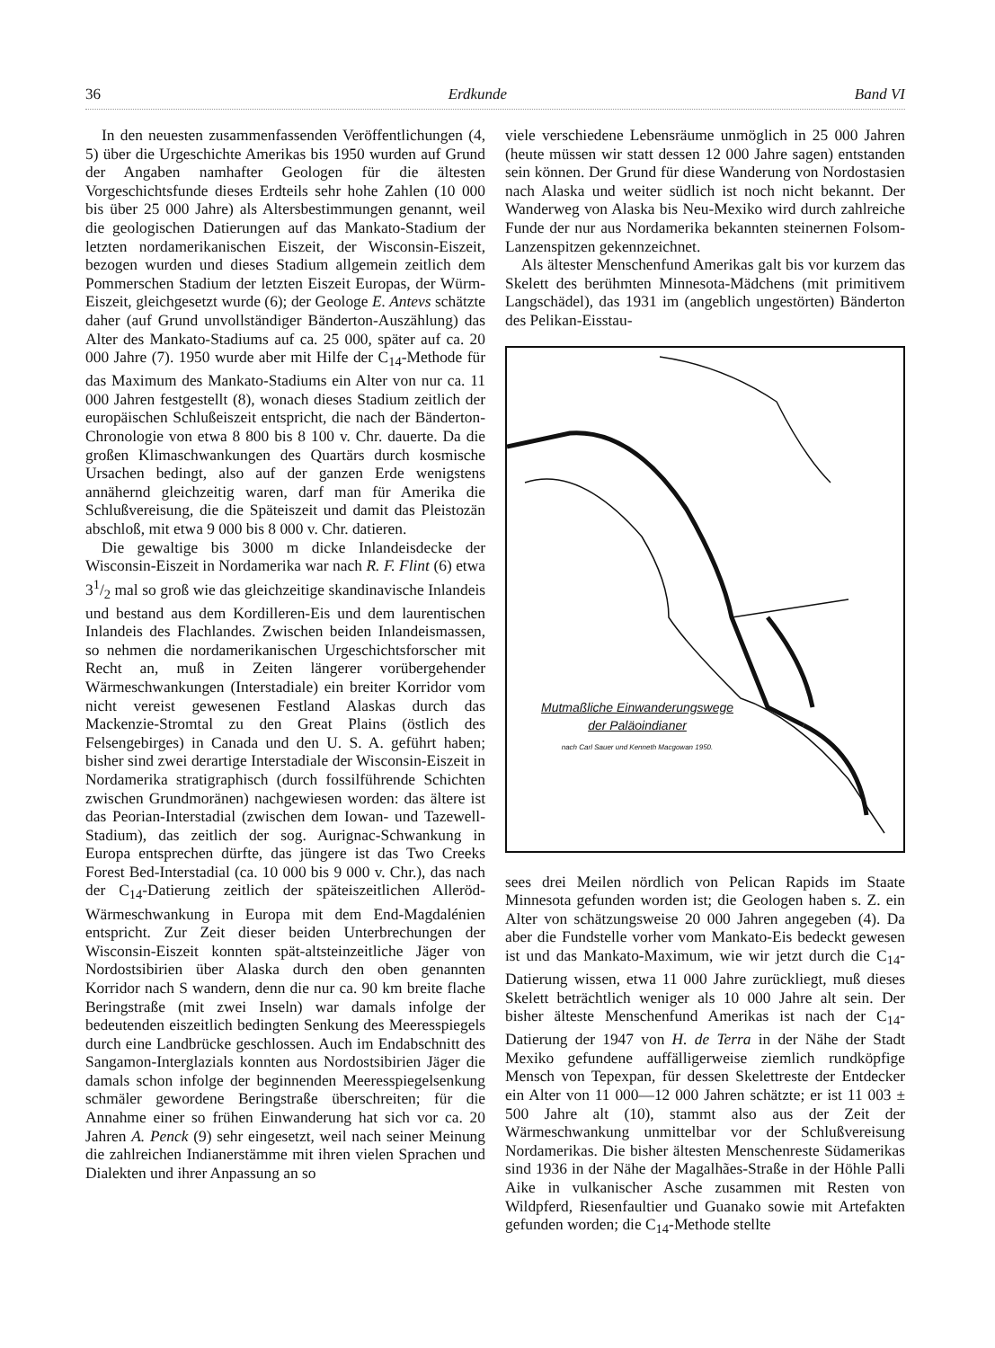36 Erdkunde Band VI
In den neuesten zusammenfassenden Veröffentlichungen (4, 5) über die Urgeschichte Amerikas bis 1950 wurden auf Grund der Angaben namhafter Geologen für die ältesten Vorgeschichtsfunde dieses Erdteils sehr hohe Zahlen (10 000 bis über 25 000 Jahre) als Altersbestimmungen genannt, weil die geologischen Datierungen auf das Mankato-Stadium der letzten nordamerikanischen Eiszeit, der Wisconsin-Eiszeit, bezogen wurden und dieses Stadium allgemein zeitlich dem Pommerschen Stadium der letzten Eiszeit Europas, der Würm-Eiszeit, gleichgesetzt wurde (6); der Geologe E. Antevs schätzte daher (auf Grund unvollständiger Bänderton-Auszählung) das Alter des Mankato-Stadiums auf ca. 25 000, später auf ca. 20 000 Jahre (7). 1950 wurde aber mit Hilfe der C<sub>14</sub>-Methode für das Maximum des Mankato-Stadiums ein Alter von nur ca. 11 000 Jahren festgestellt (8), wonach dieses Stadium zeitlich der europäischen Schlußeiszeit entspricht, die nach der Bänderton-Chronologie von etwa 8 800 bis 8 100 v. Chr. dauerte. Da die großen Klimaschwankungen des Quartärs durch kosmische Ursachen bedingt, also auf der ganzen Erde wenigstens annähernd gleichzeitig waren, darf man für Amerika die Schlußvereisung, die die Späteiszeit und damit das Pleistozän abschloß, mit etwa 9 000 bis 8 000 v. Chr. datieren.
Die gewaltige bis 3000 m dicke Inlandeisdecke der Wisconsin-Eiszeit in Nordamerika war nach R. F. Flint (6) etwa 31/2 mal so groß wie das gleichzeitige skandinavische Inlandeis und bestand aus dem Kordilleren-Eis und dem laurentischen Inlandeis des Flachlandes. Zwischen beiden Inlandeismassen, so nehmen die nordamerikanischen Urgeschichtsforscher mit Recht an, muß in Zeiten längerer vorübergehender Wärmeschwankungen (Interstadiale) ein breiter Korridor vom nicht vereist gewesenen Festland Alaskas durch das Mackenzie-Stromtal zu den Great Plains (östlich des Felsengebirges) in Canada und den U. S. A. geführt haben; bisher sind zwei derartige Interstadiale der Wisconsin-Eiszeit in Nordamerika stratigraphisch (durch fossilführende Schichten zwischen Grundmoränen) nachgewiesen worden: das ältere ist das Peorian-Interstadial (zwischen dem Iowan- und Tazewell-Stadium), das zeitlich der sog. Aurignac-Schwankung in Europa entsprechen dürfte, das jüngere ist das Two Creeks Forest Bed-Interstadial (ca. 10 000 bis 9 000 v. Chr.), das nach der C<sub>14</sub>-Datierung zeitlich der späteiszeitlichen Alleröd-Wärmeschwankung in Europa mit dem End-Magdalénien entspricht. Zur Zeit dieser beiden Unterbrechungen der Wisconsin-Eiszeit konnten spät-altsteinzeitliche Jäger von Nordostsibirien über Alaska durch den oben genannten Korridor nach S wandern, denn die nur ca. 90 km breite flache Beringstraße (mit zwei Inseln) war damals infolge der bedeutenden eiszeitlich bedingten Senkung des Meeresspiegels durch eine Landbrücke geschlossen. Auch im Endabschnitt des Sangamon-Interglazials konnten aus Nordostsibirien Jäger die damals schon infolge der beginnenden Meeresspiegelsenkung schmäler gewordene Beringstraße überschreiten; für die Annahme einer so frühen Einwanderung hat sich vor ca. 20 Jahren A. Penck (9) sehr eingesetzt, weil nach seiner Meinung die zahlreichen Indianerstämme mit ihren vielen Sprachen und Dialekten und ihrer Anpassung an so
viele verschiedene Lebensräume unmöglich in 25 000 Jahren (heute müssen wir statt dessen 12 000 Jahre sagen) entstanden sein können. Der Grund für diese Wanderung von Nordostasien nach Alaska und weiter südlich ist noch nicht bekannt. Der Wanderweg von Alaska bis Neu-Mexiko wird durch zahlreiche Funde der nur aus Nordamerika bekannten steinernen Folsom-Lanzenspitzen gekennzeichnet.
Als ältester Menschenfund Amerikas galt bis vor kurzem das Skelett des berühmten Minnesota-Mädchens (mit primitivem Langschädel), das 1931 im (angeblich ungestörten) Bänderton des Pelikan-Eisstau-
Mutmaßliche Einwanderungswege
der Paläoindianer
nach Carl Sauer und Kenneth Macgowan 1950.
sees drei Meilen nördlich von Pelican Rapids im Staate Minnesota gefunden worden ist; die Geologen haben s. Z. ein Alter von schätzungsweise 20 000 Jahren angegeben (4). Da aber die Fundstelle vorher vom Mankato-Eis bedeckt gewesen ist und das Mankato-Maximum, wie wir jetzt durch die C<sub>14</sub>-Datierung wissen, etwa 11 000 Jahre zurückliegt, muß dieses Skelett beträchtlich weniger als 10 000 Jahre alt sein. Der bisher älteste Menschenfund Amerikas ist nach der C<sub>14</sub>-Datierung der 1947 von H. de Terra in der Nähe der Stadt Mexiko gefundene auffälligerweise ziemlich rundköpfige Mensch von Tepexpan, für dessen Skelettreste der Entdecker ein Alter von 11 000—12 000 Jahren schätzte; er ist 11 003 ± 500 Jahre alt (10), stammt also aus der Zeit der Wärmeschwankung unmittelbar vor der Schlußvereisung Nordamerikas. Die bisher ältesten Menschenreste Südamerikas sind 1936 in der Nähe der Magalhães-Straße in der Höhle Palli Aike in vulkanischer Asche zusammen mit Resten von Wildpferd, Riesenfaultier und Guanako sowie mit Artefakten gefunden worden; die C<sub>14</sub>-Methode stellte